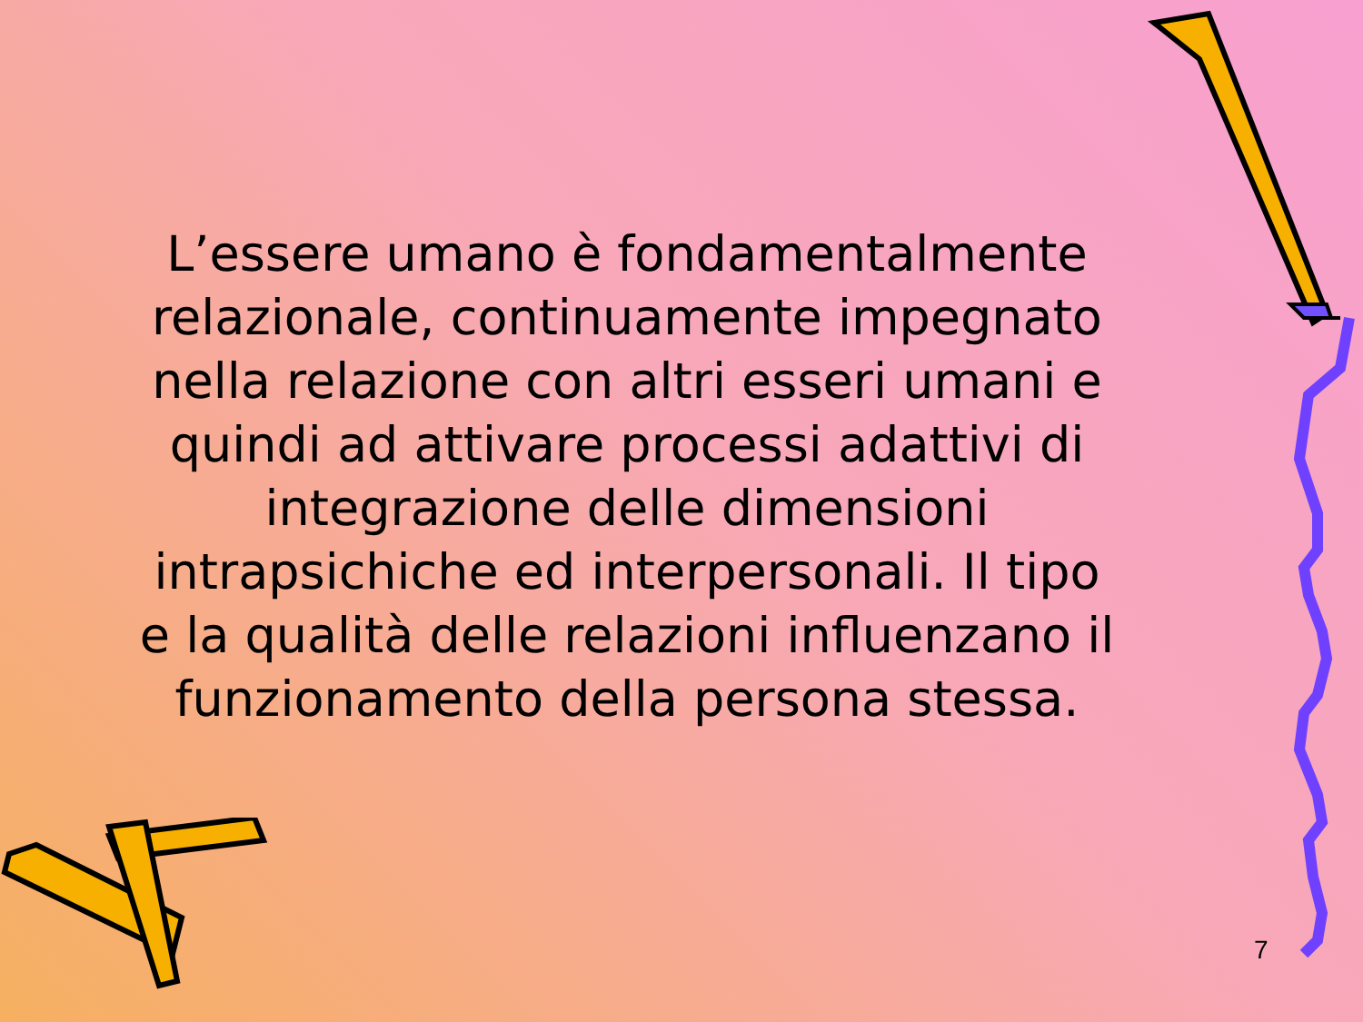L’essere umano è fondamentalmente relazionale, continuamente impegnato nella relazione con altri esseri umani e quindi ad attivare processi adattivi di integrazione delle dimensioni intrapsichiche ed interpersonali. Il tipo e la qualità delle relazioni influenzano il funzionamento della persona stessa.
7